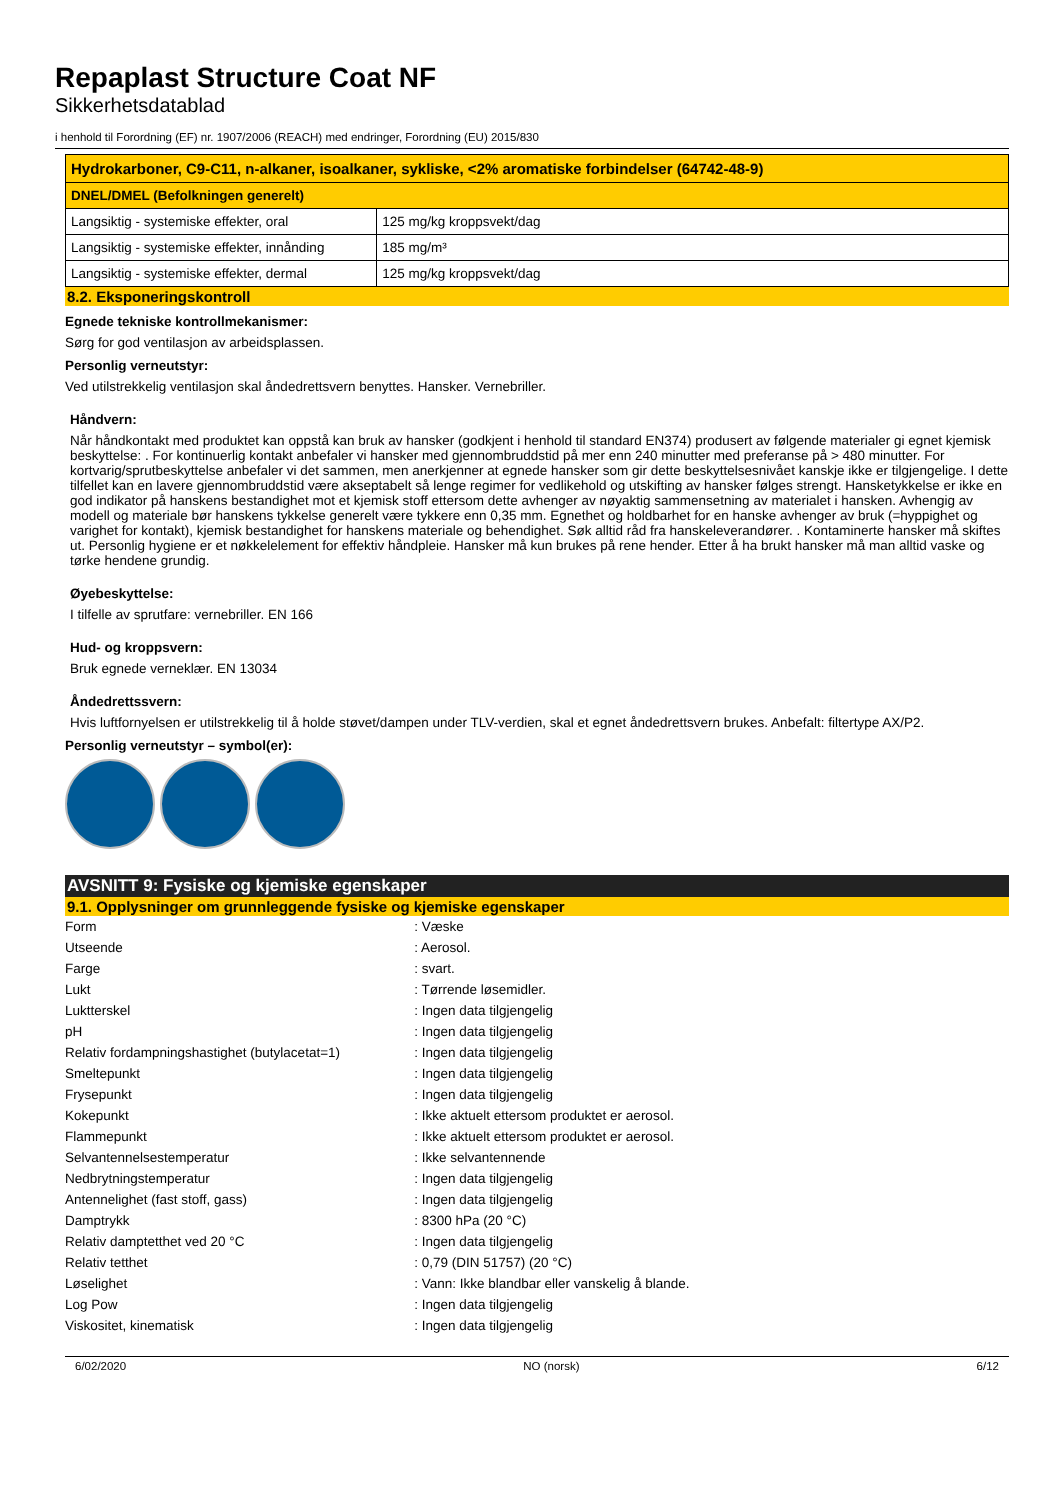Repaplast Structure Coat NF
Sikkerhetsdatablad
i henhold til Forordning (EF) nr. 1907/2006 (REACH) med endringer, Forordning (EU) 2015/830
| Hydrokarboner, C9-C11, n-alkaner, isoalkaner, sykliske, <2% aromatiske forbindelser (64742-48-9) | |
| --- | --- |
| DNEL/DMEL (Befolkningen generelt) | |
| Langsiktig - systemiske effekter, oral | 125 mg/kg kroppsvekt/dag |
| Langsiktig - systemiske effekter, innånding | 185 mg/m³ |
| Langsiktig - systemiske effekter, dermal | 125 mg/kg kroppsvekt/dag |
8.2. Eksponeringskontroll
Egnede tekniske kontrollmekanismer:
Sørg for god ventilasjon av arbeidsplassen.
Personlig verneutstyr:
Ved utilstrekkelig ventilasjon skal åndedrettsvern benyttes. Hansker. Vernebriller.
Håndvern:
Når håndkontakt med produktet kan oppstå kan bruk av hansker (godkjent i henhold til standard EN374) produsert av følgende materialer gi egnet kjemisk beskyttelse: . For kontinuerlig kontakt anbefaler vi hansker med gjennombruddstid på mer enn 240 minutter med preferanse på > 480 minutter. For kortvarig/sprutbeskyttelse anbefaler vi det sammen, men anerkjenner at egnede hansker som gir dette beskyttelsesnivået kanskje ikke er tilgjengelige. I dette tilfellet kan en lavere gjennombruddstid være akseptabelt så lenge regimer for vedlikehold og utskifting av hansker følges strengt. Hansketykkelse er ikke en god indikator på hanskens bestandighet mot et kjemisk stoff ettersom dette avhenger av nøyaktig sammensetning av materialet i hansken. Avhengig av modell og materiale bør hanskens tykkelse generelt være tykkere enn 0,35 mm. Egnethet og holdbarhet for en hanske avhenger av bruk (=hyppighet og varighet for kontakt), kjemisk bestandighet for hanskens materiale og behendighet. Søk alltid råd fra hanskeleverandører. . Kontaminerte hansker må skiftes ut. Personlig hygiene er et nøkkelelement for effektiv håndpleie. Hansker må kun brukes på rene hender. Etter å ha brukt hansker må man alltid vaske og tørke hendene grundig.
Øyebeskyttelse:
I tilfelle av sprutfare: vernebriller. EN 166
Hud- og kroppsvern:
Bruk egnede verneklær. EN 13034
Åndedrettssvern:
Hvis luftfornyelsen er utilstrekkelig til å holde støvet/dampen under TLV-verdien, skal et egnet åndedrettsvern brukes. Anbefalt: filtertype AX/P2.
Personlig verneutstyr – symbol(er):
AVSNITT 9: Fysiske og kjemiske egenskaper
9.1. Opplysninger om grunnleggende fysiske og kjemiske egenskaper
| Form | : Væske |
| Utseende | : Aerosol. |
| Farge | : svart. |
| Lukt | : Tørrende løsemidler. |
| Luktterskel | : Ingen data tilgjengelig |
| pH | : Ingen data tilgjengelig |
| Relativ fordampningshastighet (butylacetat=1) | : Ingen data tilgjengelig |
| Smeltepunkt | : Ingen data tilgjengelig |
| Frysepunkt | : Ingen data tilgjengelig |
| Kokepunkt | : Ikke aktuelt ettersom produktet er aerosol. |
| Flammepunkt | : Ikke aktuelt ettersom produktet er aerosol. |
| Selvantennelsestemperatur | : Ikke selvantennende |
| Nedbrytningstemperatur | : Ingen data tilgjengelig |
| Antennelighet (fast stoff, gass) | : Ingen data tilgjengelig |
| Damptrykk | : 8300 hPa (20 °C) |
| Relativ damptetthet ved 20 °C | : Ingen data tilgjengelig |
| Relativ tetthet | : 0,79 (DIN 51757) (20 °C) |
| Løselighet | : Vann: Ikke blandbar eller vanskelig å blande. |
| Log Pow | : Ingen data tilgjengelig |
| Viskositet, kinematisk | : Ingen data tilgjengelig |
6/02/2020 NO (norsk) 6/12